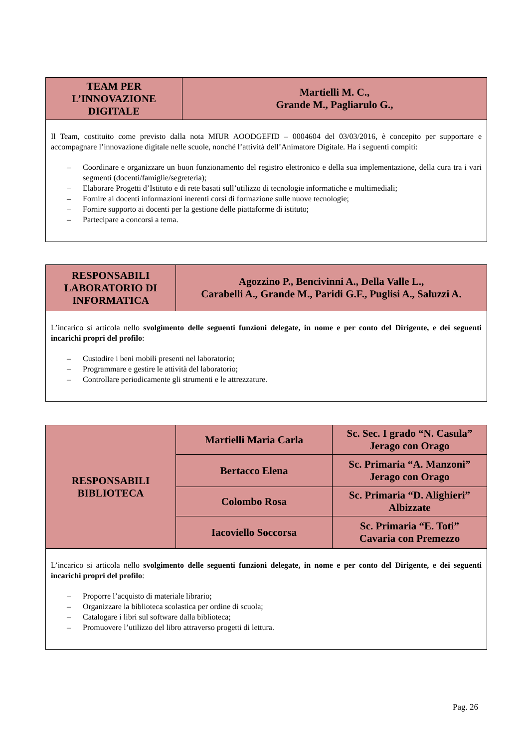| TEAM PER L’INNOVAZIONE DIGITALE | Martielli M. C., Grande M., Pagliarulo G., |
| Il Team, costituito come previsto dalla nota MIUR AOODGEFID – 0004604 del 03/03/2016, è concepito per supportare e accompagnare l’innovazione digitale nelle scuole, nonché l’attività dell’Animatore Digitale. Ha i seguenti compiti: – Coordinare e organizzare un buon funzionamento del registro elettronico e della sua implementazione, della cura tra i vari segmenti (docenti/famiglie/segreteria); – Elaborare Progetti d’Istituto e di rete basati sull’utilizzo di tecnologie informatiche e multimediali; – Fornire ai docenti informazioni inerenti corsi di formazione sulle nuove tecnologie; – Fornire supporto ai docenti per la gestione delle piattaforme di istituto; – Partecipare a concorsi a tema. | |
| RESPONSABILI LABORATORIO DI INFORMATICA | Agozzino P., Bencivinni A., Della Valle L., Carabelli A., Grande M., Paridi G.F., Puglisi A., Saluzzi A. |
| L’incarico si articola nello svolgimento delle seguenti funzioni delegate, in nome e per conto del Dirigente, e dei seguenti incarichi propri del profilo : – Custodire i beni mobili presenti nel laboratorio; – Programmare e gestire le attività del laboratorio; – Controllare periodicamente gli strumenti e le attrezzature. | |
| RESPONSABILI BIBLIOTECA | Martielli Maria Carla | Sc. Sec. I grado “N. Casula” Jerago con Orago |
| | Bertacco Elena | Sc. Primaria “A. Manzoni” Jerago con Orago |
| | Colombo Rosa | Sc. Primaria “D. Alighieri” Albizzate |
| | Iacoviello Soccorsa | Sc. Primaria “E. Toti” Cavaria con Premezzo |
| L’incarico si articola nello svolgimento delle seguenti funzioni delegate, in nome e per conto del Dirigente, e dei seguenti incarichi propri del profilo : – Proporre l’acquisto di materiale librario; – Organizzare la biblioteca scolastica per ordine di scuola; – Catalogare i libri sul software dalla biblioteca; – Promuovere l’utilizzo del libro attraverso progetti di lettura. | | |
Pag. 26